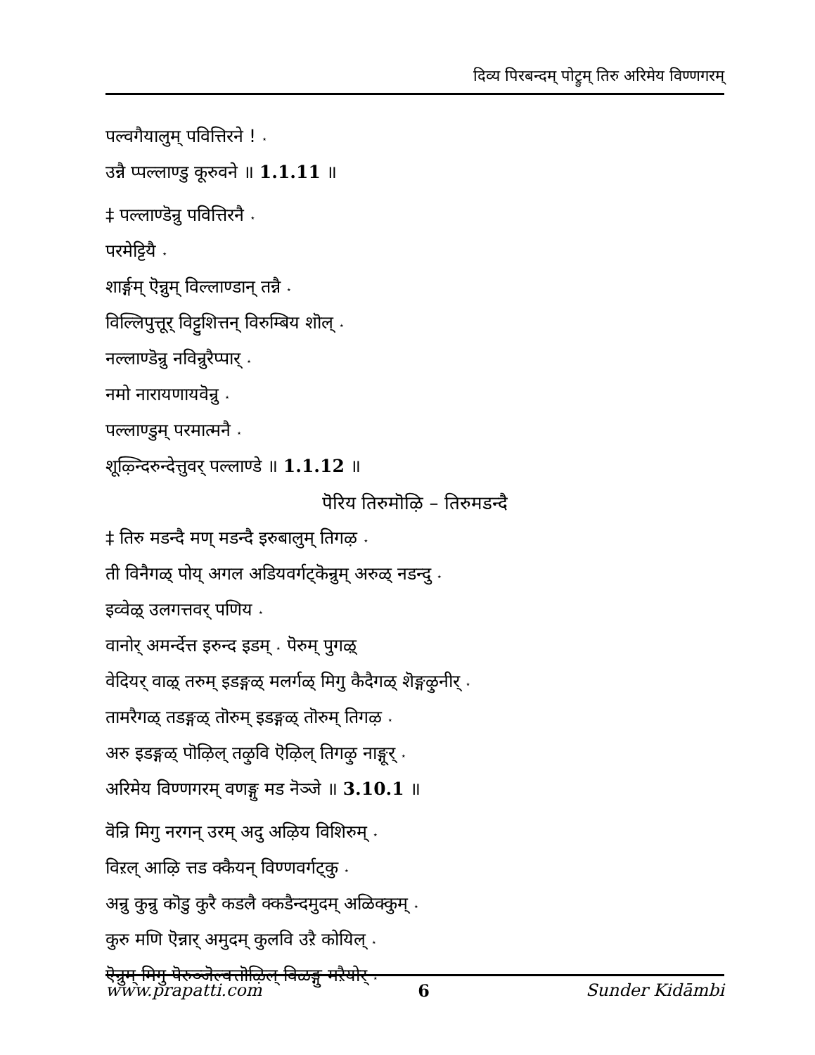दिव्य पिरबन्दम् पोट्रुम् तिरु अरिमेय विण्णगरम्
पल्वगैयालुम् पवित्तिरने ! ⋆
उन्नै प्पल्लाण्डु कूरुवने ॥ 1.1.11 ॥
‡ पल्लाण्डॆन्रु पवित्तिरनै ⋆
परमेट्टियै ⋆
शार्ङ्गम् ऎन्नुम् विल्लाण्डान् तन्नै ⋆
विल्लिपुत्तूर् विट्टुशित्तन् विरुम्बिय शॊल् ⋆
नल्लाण्डॆन्रु नविन्रुरैप्पार् ⋆
नमो नारायणायवॆन्रु ⋆
पल्लाण्डुम् परमात्मनै ⋆
शूऴ्न्दिरुन्देत्तुवर् पल्लाण्डे ॥ 1.1.12 ॥
पॆरिय तिरुमॊऴि – तिरुमडन्दै
‡ तिरु मडन्दै मण् मडन्दै इरुबालुम् तिगऴ ⋆
ती विनैगळ् पोय् अगल अडियवर्गट्कॆन्रुम् अरुळ् नडन्दु ⋆
इव्वेऴ् उलगत्तवर् पणिय ⋆
वानोर् अमर्न्देत्त इरुन्द इडम् ⋆ पॆरुम् पुगऴ्
वेदियर् वाऴ् तरुम् इडङ्गळ् मलर्गळ् मिगु कैदैगळ् शॆङ्गऴुनीर् ⋆
तामरैगळ् तडङ्गळ् तॊरुम् इडङ्गळ् तॊरुम् तिगऴ ⋆
अरु इडङ्गळ् पॊऴिल् तऴुवि ऎऴिल् तिगऴु नाङ्गूर् ⋆
अरिमेय विण्णगरम् वणङ्गु मड नॆञ्जे ॥ 3.10.1 ॥
वॆन्रि मिगु नरगन् उरम् अदु अऴिय विशिरुम् ⋆
विऱल् आऴि त्तड क्कैयन् विण्णवर्गट्कु ⋆
अन्रु कुन्रु कॊडु कुरै कडलै क्कडैन्दमुदम् अळिक्कुम् ⋆
कुरु मणि ऎन्नार् अमुदम् कुलवि उऱै कोयिल् ⋆
ऎन्रुम् मिगु पॆरुञ्जॆल्वत्तॊऴिल् विळङ्गु मऱैयोर् ⋆
www.prapatti.com 6 Sunder Kidāmbi